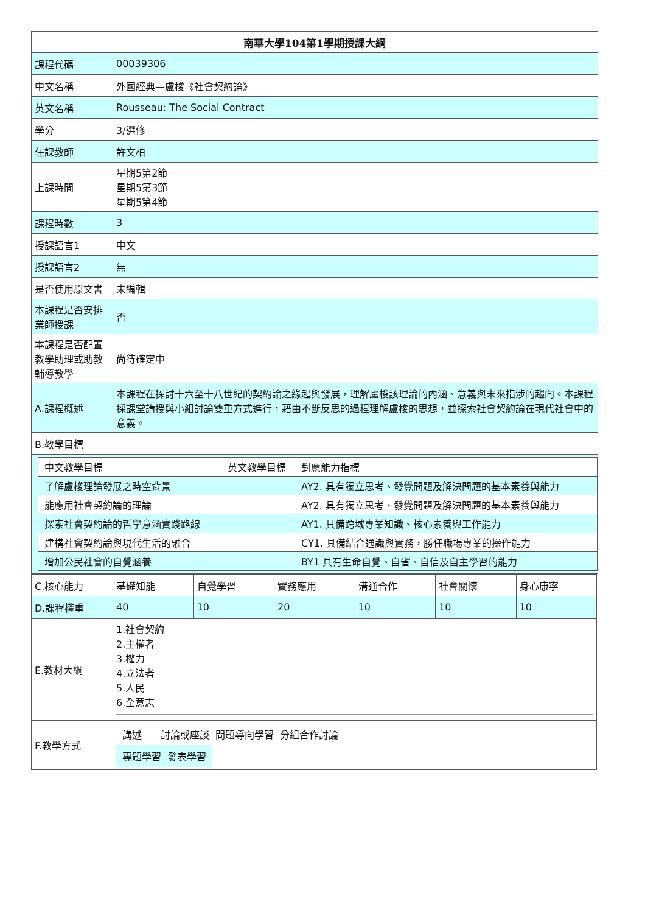| 南華大學104第1學期授課大綱 | |
| 課程代碼 | 00039306 |
| 中文名稱 | 外國經典—盧梭《社會契約論》 |
| 英文名稱 | Rousseau: The Social Contract |
| 學分 | 3/選修 |
| 任課教師 | 許文柏 |
| 上課時間 | 星期5第2節 星期5第3節 星期5第4節 |
| 課程時數 | 3 |
| 授課語言1 | 中文 |
| 授課語言2 | 無 |
| 是否使用原文書 | 未編輯 |
| 本課程是否安排業師授課 | 否 |
| 本課程是否配置教學助理或助教輔導教學 | 尚待確定中 |
| A.課程概述 | 本課程在探討十六至十八世紀的契約論之緣起與發展，理解盧梭該理論的內涵、意義與未來指涉的趨向。本課程採課堂講授與小組討論雙重方式進行，藉由不斷反思的過程理解盧梭的思想，並探索社會契約論在現代社會中的意義。 |
| B.教學目標 | |
| / 中文教學目標 / 英文教學目標 / 對應能力指標 / / 了解盧梭理論發展之時空背景 / / AY2. 具有獨立思考、發覺問題及解決問題的基本素養與能力 / / 能應用社會契約論的理論 / / AY2. 具有獨立思考、發覺問題及解決問題的基本素養與能力 / / 探索社會契約論的哲學意涵實踐路線 / / AY1. 具備跨域專業知識、核心素養與工作能力 / / 建構社會契約論與現代生活的融合 / / CY1. 具備結合通識與實務，勝任職場專業的操作能力 / / 增加公民社會的自覺涵養 / / BY1 具有生命自覺、自省、自信及自主學習的能力 / | |
| C.核心能力 | 基礎知能 | 自覺學習 | 實務應用 | 溝通合作 | 社會關懷 | 身心康寧 |
| D.課程權重 | 40 | 10 | 20 | 10 | 10 | 10 |
| E.教材大綱 | 1.社會契約 2.主權者 3.權力 4.立法者 5.人民 6.全意志 |
| F.教學方式 | 講述 討論或座談 問題導向學習 分組合作討論 專題學習 發表學習 |